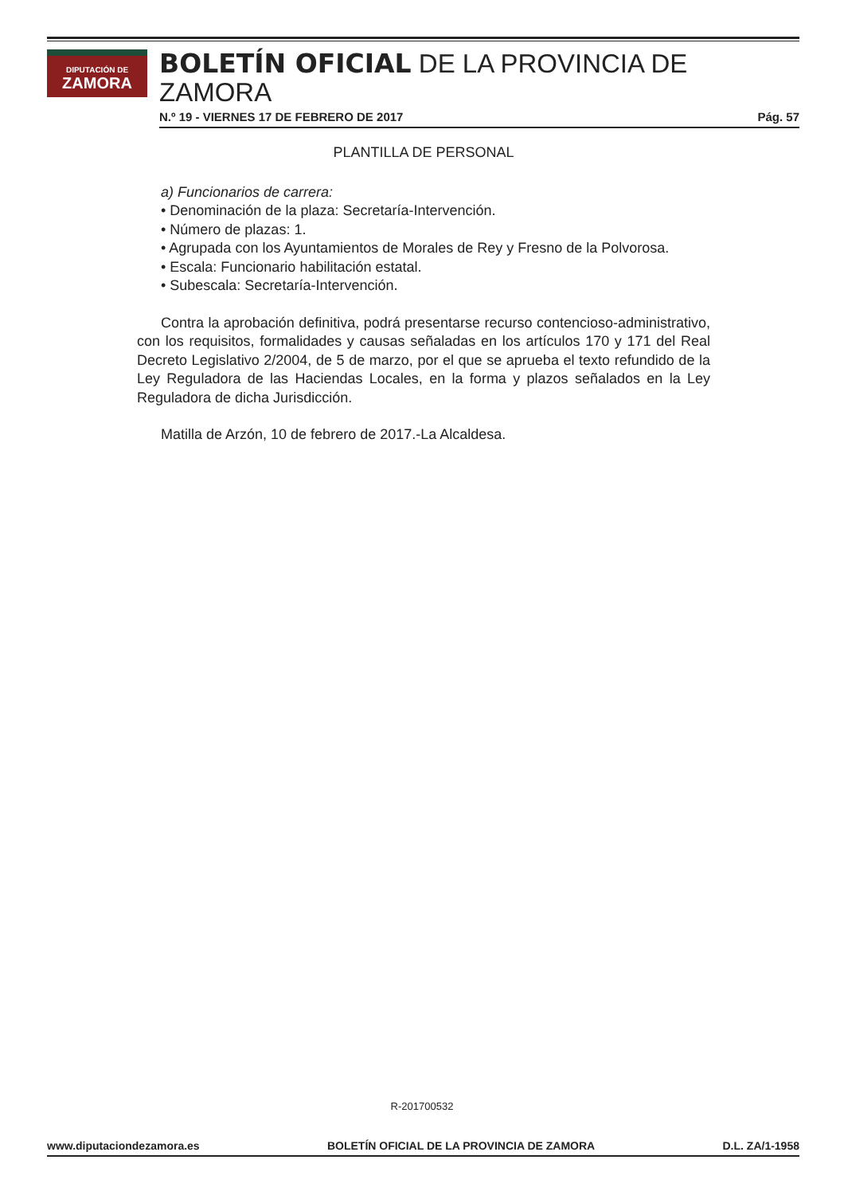DIPUTACIÓN DE
ZAMORA
BOLETÍN OFICIAL DE LA PROVINCIA DE ZAMORA
N.º 19 - VIERNES 17 DE FEBRERO DE 2017 Pág. 57
PLANTILLA DE PERSONAL
a) Funcionarios de carrera:
• Denominación de la plaza: Secretaría-Intervención.
• Número de plazas: 1.
• Agrupada con los Ayuntamientos de Morales de Rey y Fresno de la Polvorosa.
• Escala: Funcionario habilitación estatal.
• Subescala: Secretaría-Intervención.
Contra la aprobación definitiva, podrá presentarse recurso contencioso-administrativo, con los requisitos, formalidades y causas señaladas en los artículos 170 y 171 del Real Decreto Legislativo 2/2004, de 5 de marzo, por el que se aprueba el texto refundido de la Ley Reguladora de las Haciendas Locales, en la forma y plazos señalados en la Ley Reguladora de dicha Jurisdicción.
Matilla de Arzón, 10 de febrero de 2017.-La Alcaldesa.
R-201700532
www.diputaciondezamora.es BOLETÍN OFICIAL DE LA PROVINCIA DE ZAMORA D.L. ZA/1-1958